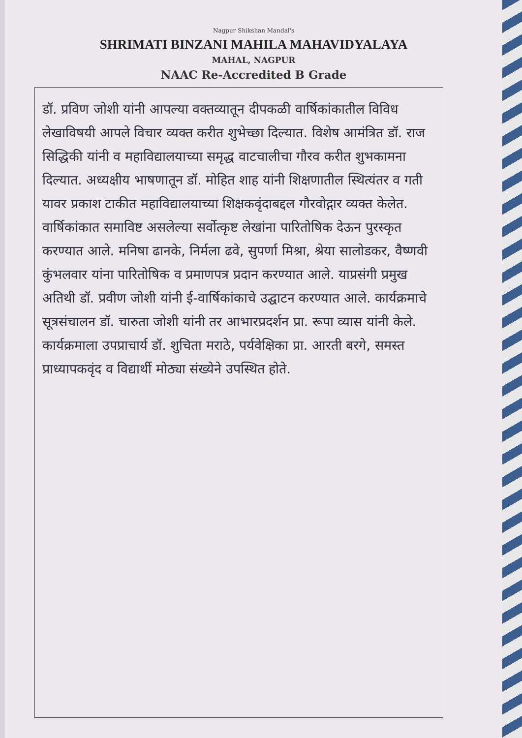Nagpur Shikshan Mandal's
SHRIMATI BINZANI MAHILA MAHAVIDYALAYA
MAHAL, NAGPUR
NAAC Re-Accredited B Grade
डॉ. प्रविण जोशी यांनी आपल्या वक्तव्यातून दीपकळी वार्षिकांकातील विविध लेखाविषयी आपले विचार व्यक्त करीत शुभेच्छा दिल्यात. विशेष आमंत्रित डॉ. राज सिद्धिकी यांनी व महाविद्यालयाच्या समृद्ध वाटचालीचा गौरव करीत शुभकामना दिल्यात. अध्यक्षीय भाषणातून डॉ. मोहित शाह यांनी शिक्षणातील स्थित्यंतर व गती यावर प्रकाश टाकीत महाविद्यालयाच्या शिक्षकवृंदाबद्दल गौरवोद्गार व्यक्त केलेत. वार्षिकांकात समाविष्ट असलेल्या सर्वोत्कृष्ट लेखांना पारितोषिक देऊन पुरस्कृत करण्यात आले. मनिषा ढानके, निर्मला ढवे, सुपर्णा मिश्रा, श्रेया सालोडकर, वैष्णवी कुंभलवार यांना पारितोषिक व प्रमाणपत्र प्रदान करण्यात आले. याप्रसंगी प्रमुख अतिथी डॉ. प्रवीण जोशी यांनी ई-वार्षिकांकाचे उद्घाटन करण्यात आले. कार्यक्रमाचे सूत्रसंचालन डॉ. चारुता जोशी यांनी तर आभारप्रदर्शन प्रा. रूपा व्यास यांनी केले. कार्यक्रमाला उपप्राचार्य डॉ. शुचिता मराठे, पर्यवेक्षिका प्रा. आरती बरगे, समस्त प्राध्यापकवृंद व विद्यार्थी मोठ्या संख्येने उपस्थित होते.